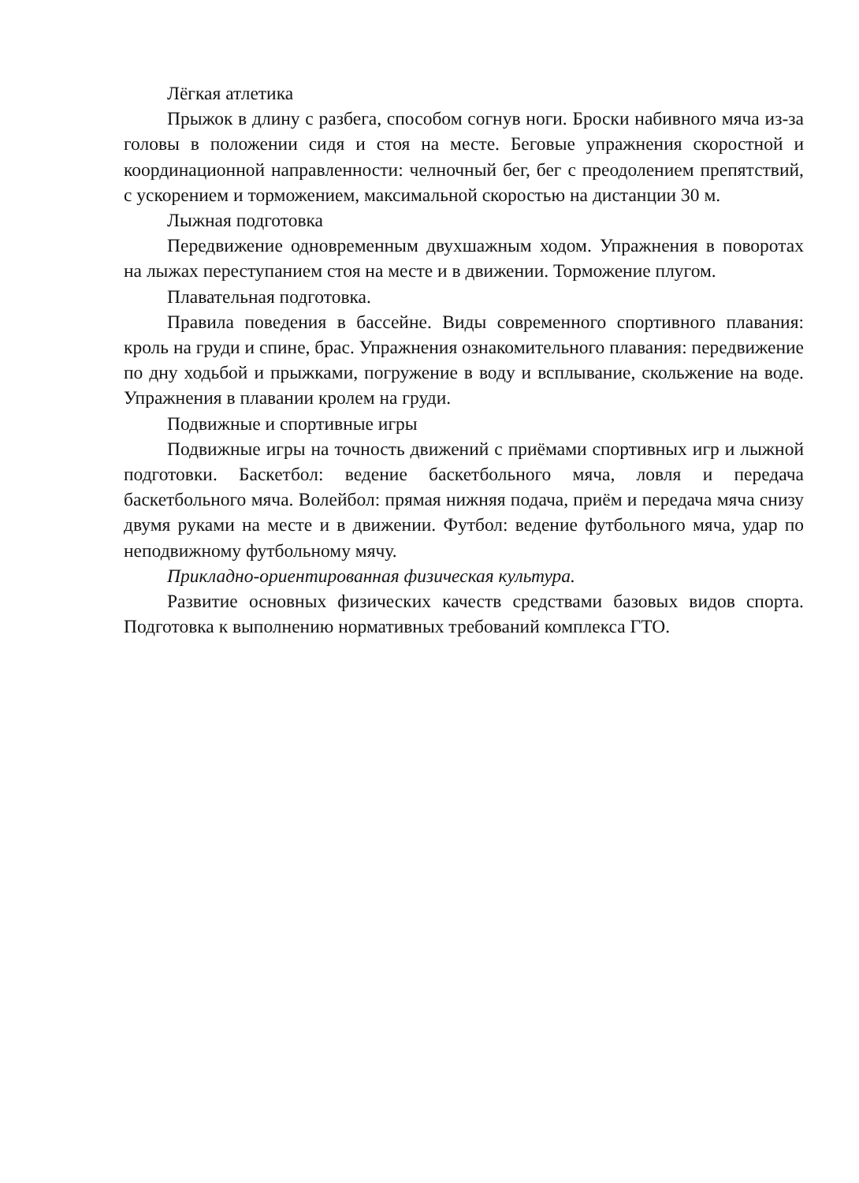Лёгкая атлетика
Прыжок в длину с разбега, способом согнув ноги. Броски набивного мяча из-за головы в положении сидя и стоя на месте. Беговые упражнения скоростной и координационной направленности: челночный бег, бег с преодолением препятствий, с ускорением и торможением, максимальной скоростью на дистанции 30 м.
Лыжная подготовка
Передвижение одновременным двухшажным ходом. Упражнения в поворотах на лыжах переступанием стоя на месте и в движении. Торможение плугом.
Плавательная подготовка.
Правила поведения в бассейне. Виды современного спортивного плавания: кроль на груди и спине, брас. Упражнения ознакомительного плавания: передвижение по дну ходьбой и прыжками, погружение в воду и всплывание, скольжение на воде. Упражнения в плавании кролем на груди.
Подвижные и спортивные игры
Подвижные игры на точность движений с приёмами спортивных игр и лыжной подготовки. Баскетбол: ведение баскетбольного мяча, ловля и передача баскетбольного мяча. Волейбол: прямая нижняя подача, приём и передача мяча снизу двумя руками на месте и в движении. Футбол: ведение футбольного мяча, удар по неподвижному футбольному мячу.
Прикладно-ориентированная физическая культура.
Развитие основных физических качеств средствами базовых видов спорта. Подготовка к выполнению нормативных требований комплекса ГТО.